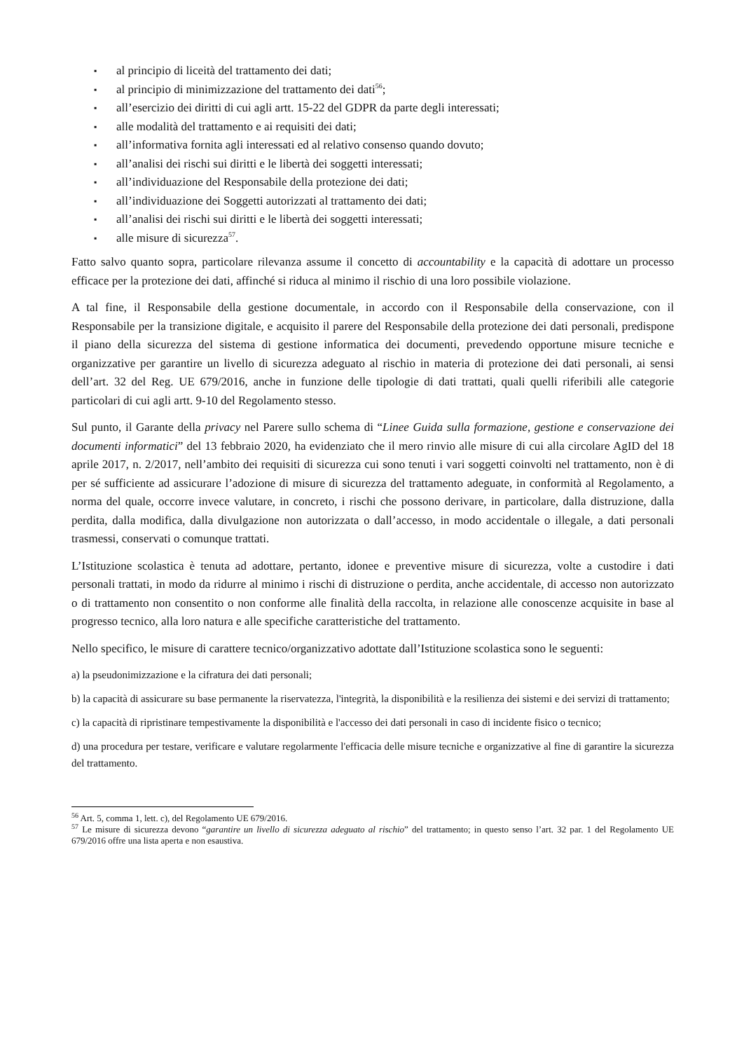▪ al principio di liceità del trattamento dei dati;
▪ al principio di minimizzazione del trattamento dei dati<sup>56</sup>;
▪ all’esercizio dei diritti di cui agli artt. 15-22 del GDPR da parte degli interessati;
▪ alle modalità del trattamento e ai requisiti dei dati;
▪ all’informativa fornita agli interessati ed al relativo consenso quando dovuto;
▪ all’analisi dei rischi sui diritti e le libertà dei soggetti interessati;
▪ all’individuazione del Responsabile della protezione dei dati;
▪ all’individuazione dei Soggetti autorizzati al trattamento dei dati;
▪ all’analisi dei rischi sui diritti e le libertà dei soggetti interessati;
▪ alle misure di sicurezza<sup>57</sup>.
Fatto salvo quanto sopra, particolare rilevanza assume il concetto di accountability e la capacità di adottare un processo efficace per la protezione dei dati, affinché si riduca al minimo il rischio di una loro possibile violazione.
A tal fine, il Responsabile della gestione documentale, in accordo con il Responsabile della conservazione, con il Responsabile per la transizione digitale, e acquisito il parere del Responsabile della protezione dei dati personali, predispone il piano della sicurezza del sistema di gestione informatica dei documenti, prevedendo opportune misure tecniche e organizzative per garantire un livello di sicurezza adeguato al rischio in materia di protezione dei dati personali, ai sensi dell’art. 32 del Reg. UE 679/2016, anche in funzione delle tipologie di dati trattati, quali quelli riferibili alle categorie particolari di cui agli artt. 9-10 del Regolamento stesso.
Sul punto, il Garante della privacy nel Parere sullo schema di “Linee Guida sulla formazione, gestione e conservazione dei documenti informatici” del 13 febbraio 2020, ha evidenziato che il mero rinvio alle misure di cui alla circolare AgID del 18 aprile 2017, n. 2/2017, nell’ambito dei requisiti di sicurezza cui sono tenuti i vari soggetti coinvolti nel trattamento, non è di per sé sufficiente ad assicurare l’adozione di misure di sicurezza del trattamento adeguate, in conformità al Regolamento, a norma del quale, occorre invece valutare, in concreto, i rischi che possono derivare, in particolare, dalla distruzione, dalla perdita, dalla modifica, dalla divulgazione non autorizzata o dall’accesso, in modo accidentale o illegale, a dati personali trasmessi, conservati o comunque trattati.
L’Istituzione scolastica è tenuta ad adottare, pertanto, idonee e preventive misure di sicurezza, volte a custodire i dati personali trattati, in modo da ridurre al minimo i rischi di distruzione o perdita, anche accidentale, di accesso non autorizzato o di trattamento non consentito o non conforme alle finalità della raccolta, in relazione alle conoscenze acquisite in base al progresso tecnico, alla loro natura e alle specifiche caratteristiche del trattamento.
Nello specifico, le misure di carattere tecnico/organizzativo adottate dall’Istituzione scolastica sono le seguenti:
a) la pseudonimizzazione e la cifratura dei dati personali;
b) la capacità di assicurare su base permanente la riservatezza, l'integrità, la disponibilità e la resilienza dei sistemi e dei servizi di trattamento;
c) la capacità di ripristinare tempestivamente la disponibilità e l'accesso dei dati personali in caso di incidente fisico o tecnico;
d) una procedura per testare, verificare e valutare regolarmente l'efficacia delle misure tecniche e organizzative al fine di garantire la sicurezza del trattamento.
<sup>56</sup> Art. 5, comma 1, lett. c), del Regolamento UE 679/2016.
<sup>57</sup> Le misure di sicurezza devono “garantire un livello di sicurezza adeguato al rischio” del trattamento; in questo senso l’art. 32 par. 1 del Regolamento UE 679/2016 offre una lista aperta e non esaustiva.